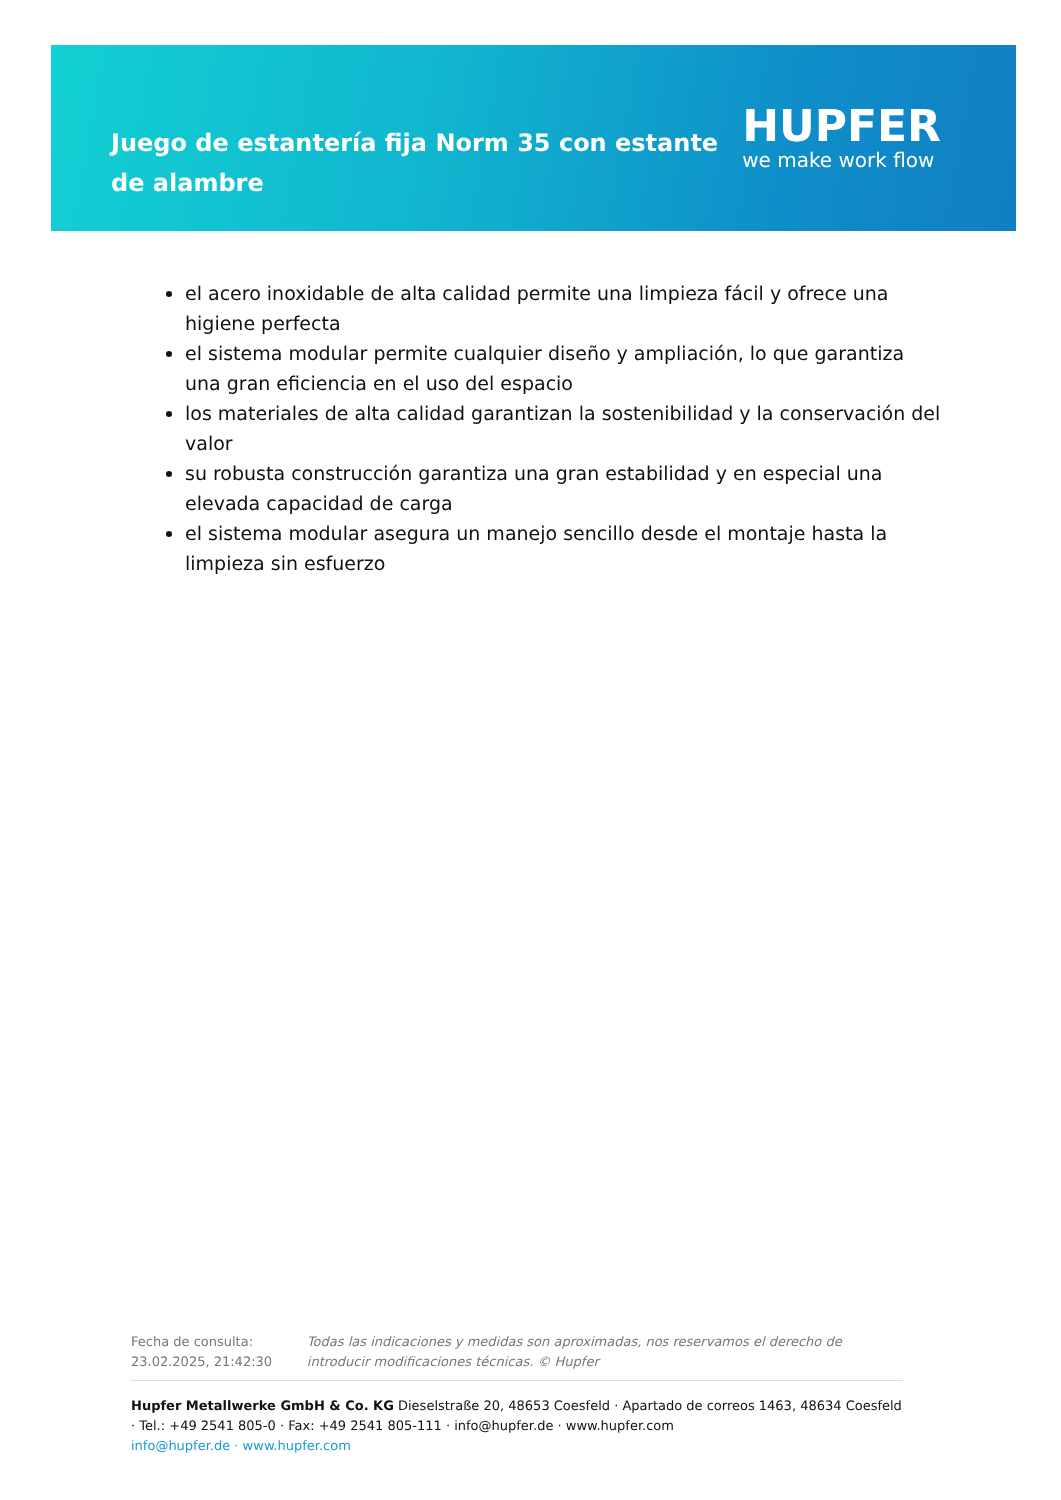Juego de estantería fija Norm 35 con estante de alambre
HUPFER
we make work flow
el acero inoxidable de alta calidad permite una limpieza fácil y ofrece una higiene perfecta
el sistema modular permite cualquier diseño y ampliación, lo que garantiza una gran eficiencia en el uso del espacio
los materiales de alta calidad garantizan la sostenibilidad y la conservación del valor
su robusta construcción garantiza una gran estabilidad y en especial una elevada capacidad de carga
el sistema modular asegura un manejo sencillo desde el montaje hasta la limpieza sin esfuerzo
Fecha de consulta: 23.02.2025, 21:42:30
Todas las indicaciones y medidas son aproximadas, nos reservamos el derecho de introducir modificaciones técnicas. © Hupfer
Hupfer Metallwerke GmbH & Co. KG Dieselstraße 20, 48653 Coesfeld · Apartado de correos 1463, 48634 Coesfeld · Tel.: +49 2541 805-0 · Fax: +49 2541 805-111 · info@hupfer.de · www.hupfer.com
info@hupfer.de · www.hupfer.com